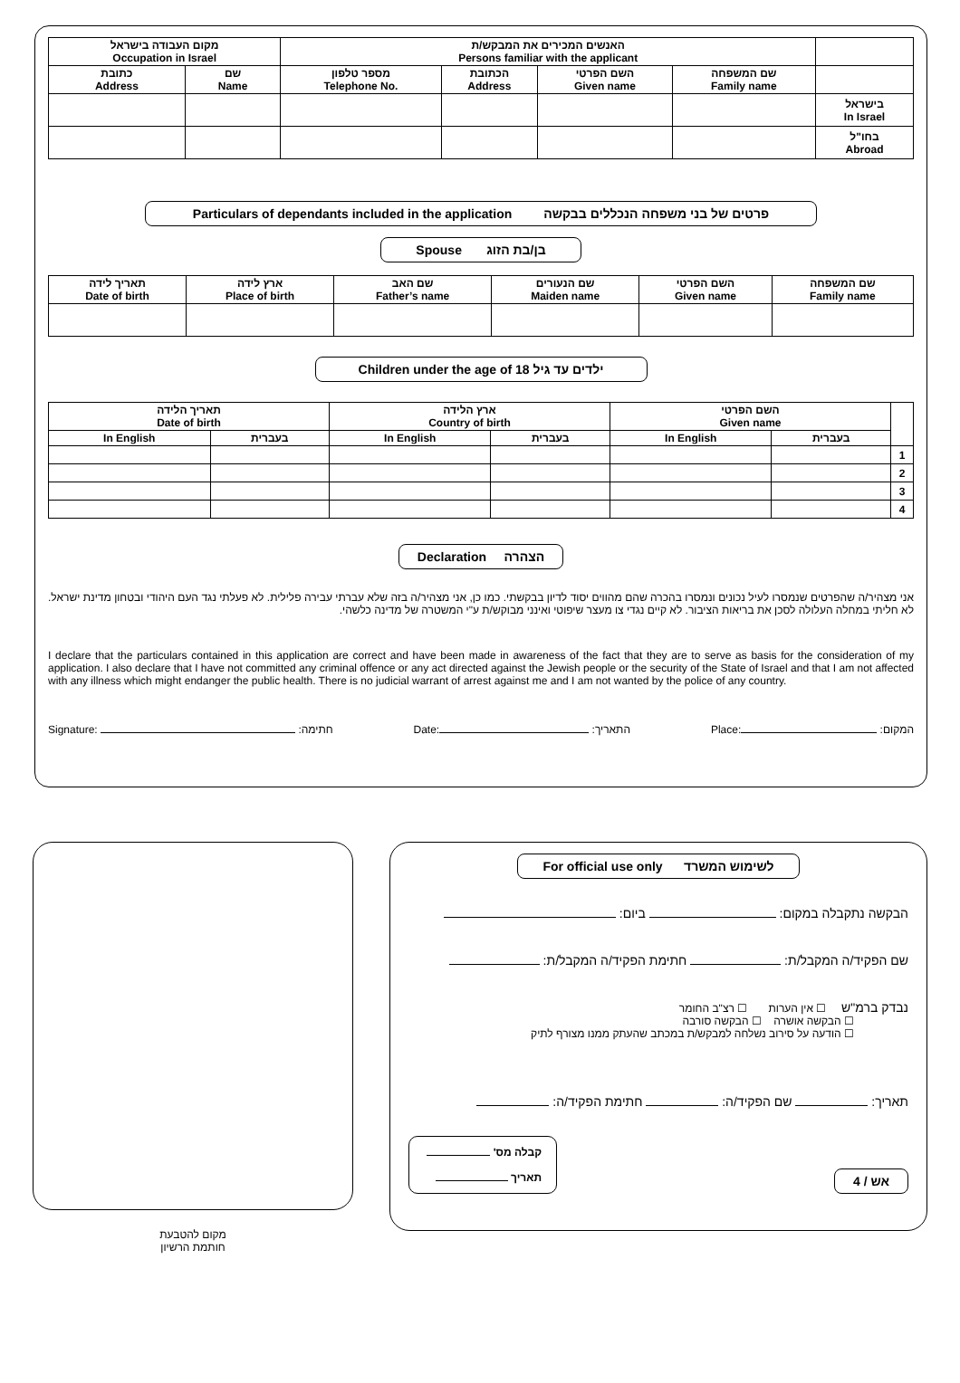| מקום העבודה בישראל Occupation in Israel | | האנשים המכירים את המבקש/ת Persons familiar with the applicant | | | | |
| --- | --- | --- | --- | --- | --- | --- |
| כתובת Address | שם Name | מספר טלפון Telephone No. | הכתובת Address | השם הפרטי Given name | שם המשפחה Family name | |
| | | | | | | בישראל In Israel |
| | | | | | | בחו"ל Abroad |
Particulars of dependants included in the application פרטים של בני משפחה הנכללים בבקשה
Spouse בן/בת הזוג
| תאריך לידה Date of birth | ארץ לידה Place of birth | שם האב Father’s name | שם הנעורים Maiden name | השם הפרטי Given name | שם המשפחה Family name |
| --- | --- | --- | --- | --- | --- |
Children under the age of 18 ילדים עד גיל
| תאריך הלידה Date of birth | | ארץ הלידה Country of birth | | השם הפרטי Given name | | |
| --- | --- | --- | --- | --- | --- | --- |
| In English | בעברית | In English | בעברית | In English | בעברית | |
| | | | | | | 1 |
| | | | | | | 2 |
| | | | | | | 3 |
| | | | | | | 4 |
Declaration הצהרה
אני מצהיר/ה שהפרטים שנמסרו לעיל נכונים ונמסרו בהכרה שהם מהווים יסוד לדיון בבקשתי. כמו כן, אני מצהיר/ה בזה שלא עברתי עבירה פלילית. לא פעלתי נגד העם היהודי ובטחון מדינת ישראל. לא חליתי במחלה העלולה לסכן את בריאות הציבור. לא קיים נגדי צו מעצר שיפוטי ואינני מבוקש/ת ע"י המשטרה של מדינה כלשהי.
I declare that the particulars contained in this application are correct and have been made in awareness of the fact that they are to serve as basis for the consideration of my application. I also declare that I have not committed any criminal offence or any act directed against the Jewish people or the security of the State of Israel and that I am not affected with any illness which might endanger the public health. There is no judicial warrant of arrest against me and I am not wanted by the police of any country.
Signature: :חתימה Date: :התאריך Place: :המקום
מקום להטבעת
חותמת הרשיון
For official use only לשימוש המשרד
הבקשה נתקבלה במקום: ביום:
שם הפקיד/ה המקבל/ת: חתימת הפקיד/ה המקבל/ת:
נבדק ברמ"ש ☐ אין הערות ☐ רצ"ב החומר
☐ הבקשה אושרה ☐ הבקשה סורבה
☐ הודעה על סירוב נשלחה למבקש/ת במכתב שהעתק ממנו מצורף לתיק
תאריך: שם הפקיד/ה: חתימת הפקיד/ה:
אש / 4
קבלה מס'
תאריך